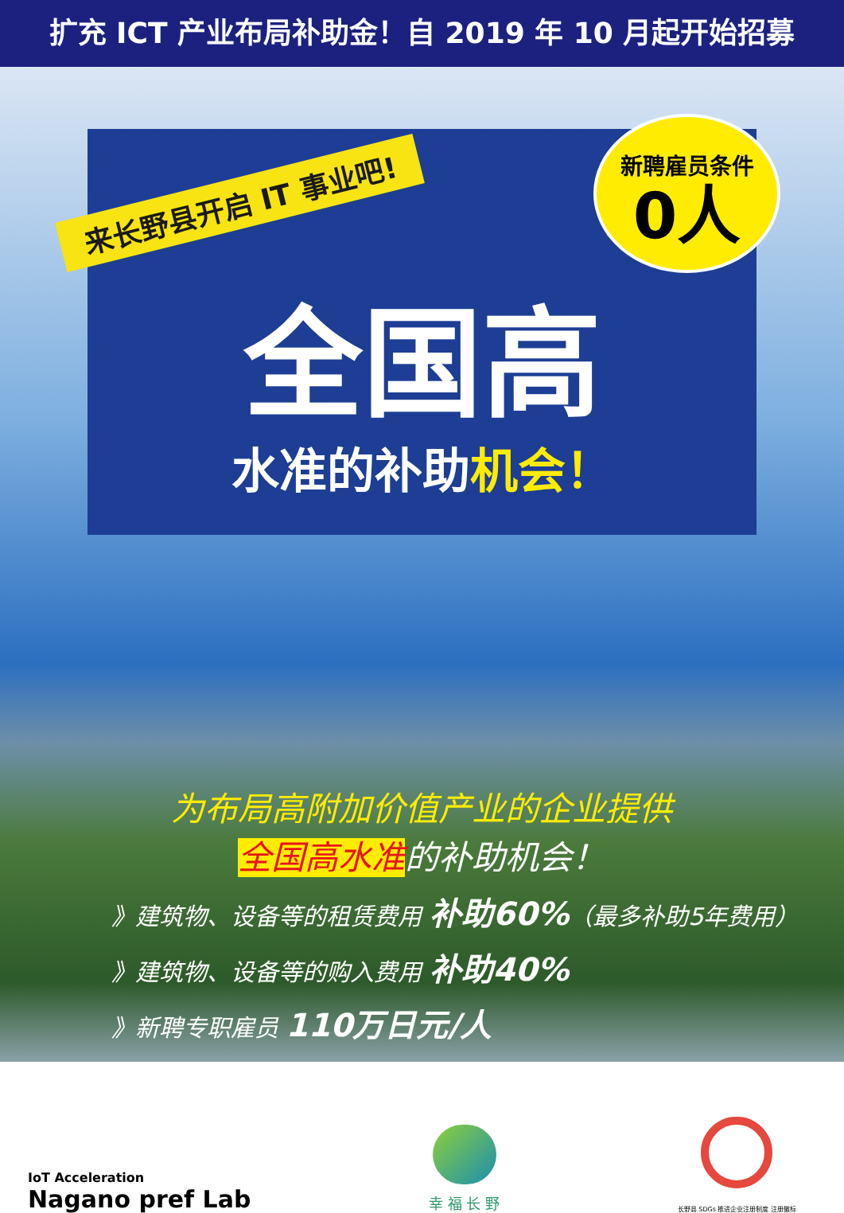扩充 ICT 产业布局补助金！自 2019 年 10 月起开始招募
新聘雇员条件
0人
来长野县开启 IT 事业吧!
全国高
水准的补助机会！
为布局高附加价值产业的企业提供
全国高水准的补助机会！
》建筑物、设备等的租赁费用 补助60%（最多补助5年费用）
》建筑物、设备等的购入费用 补助40%
》新聘专职雇员 110万日元/人
IoT Acceleration
Nagano pref Lab
幸 福 长 野
长野县 SDGs 推进企业注册制度 注册徽标